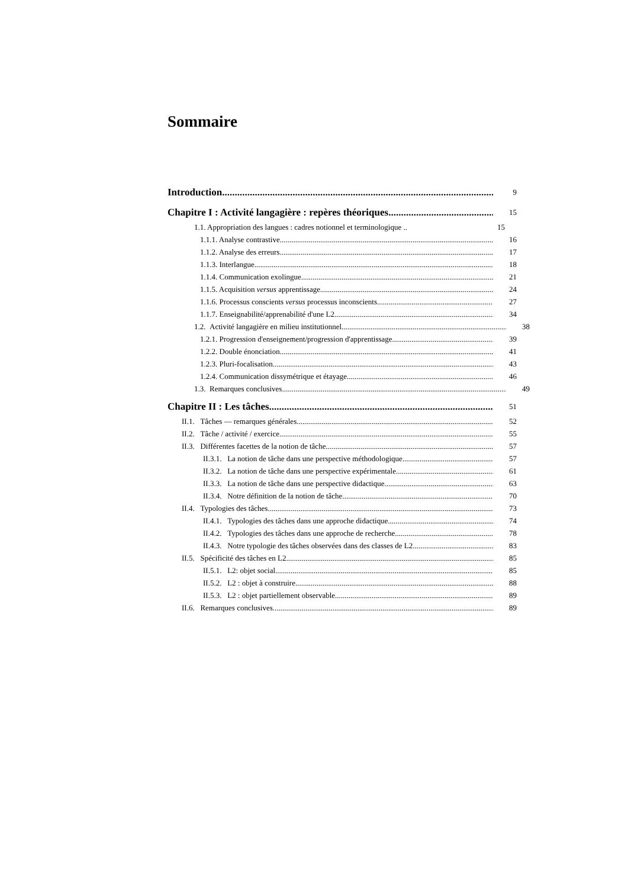Sommaire
Introduction 9
Chapitre I : Activité langagière : repères théoriques 15
1.1. Appropriation des langues : cadres notionnel et terminologique .. 15
1.1.1. Analyse contrastive 16
1.1.2. Analyse des erreurs 17
1.1.3. Interlangue 18
1.1.4. Communication exolingue 21
1.1.5. Acquisition versus apprentissage 24
1.1.6. Processus conscients versus processus inconscients 27
1.1.7. Enseignabilité/apprenabilité d'une L2 34
1.2. Activité langagière en milieu institutionnel 38
1.2.1. Progression d'enseignement/progression d'apprentissage 39
1.2.2. Double énonciation 41
1.2.3. Pluri-focalisation 43
1.2.4. Communication dissymétrique et étayage 46
1.3. Remarques conclusives 49
Chapitre II : Les tâches 51
II.1. Tâches — remarques générales 52
II.2. Tâche / activité / exercice 55
II.3. Différentes facettes de la notion de tâche 57
II.3.1. La notion de tâche dans une perspective méthodologique 57
II.3.2. La notion de tâche dans une perspective expérimentale 61
II.3.3. La notion de tâche dans une perspective didactique 63
II.3.4. Notre définition de la notion de tâche 70
II.4. Typologies des tâches 73
II.4.1. Typologies des tâches dans une approche didactique 74
II.4.2. Typologies des tâches dans une approche de recherche 78
II.4.3. Notre typologie des tâches observées dans des classes de L2 83
II.5. Spécificité des tâches en L2 85
II.5.1. L2: objet social 85
II.5.2. L2 : objet à construire 88
II.5.3. L2 : objet partiellement observable 89
II.6. Remarques conclusives 89